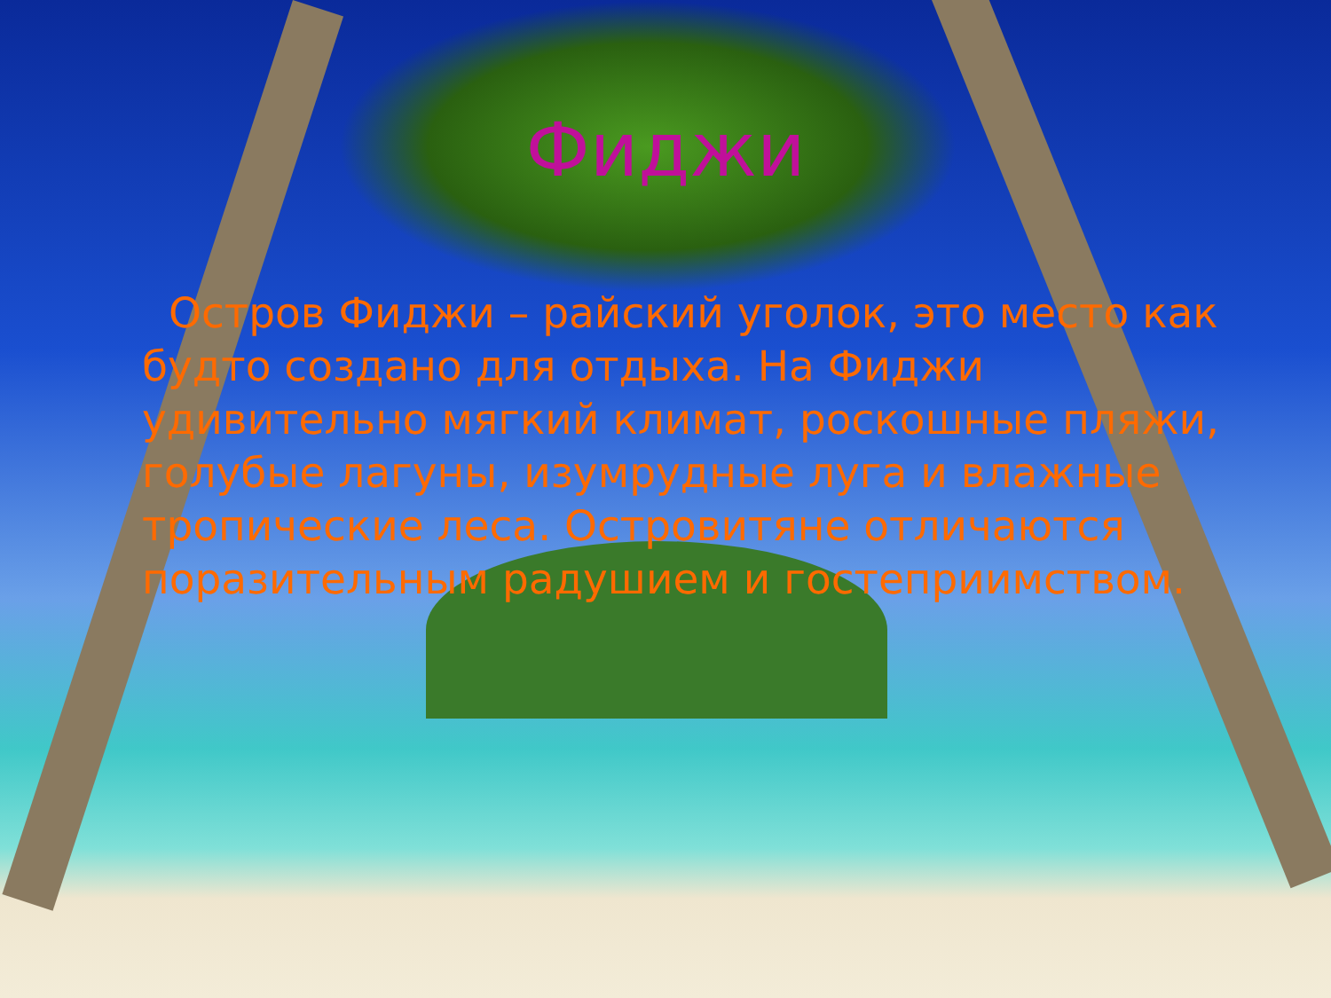Фиджи
Остров Фиджи – райский уголок, это место как будто создано для отдыха. На Фиджи удивительно мягкий климат, роскошные пляжи, голубые лагуны, изумрудные луга и влажные тропические леса. Островитяне отличаются поразительным радушием и гостеприимством.